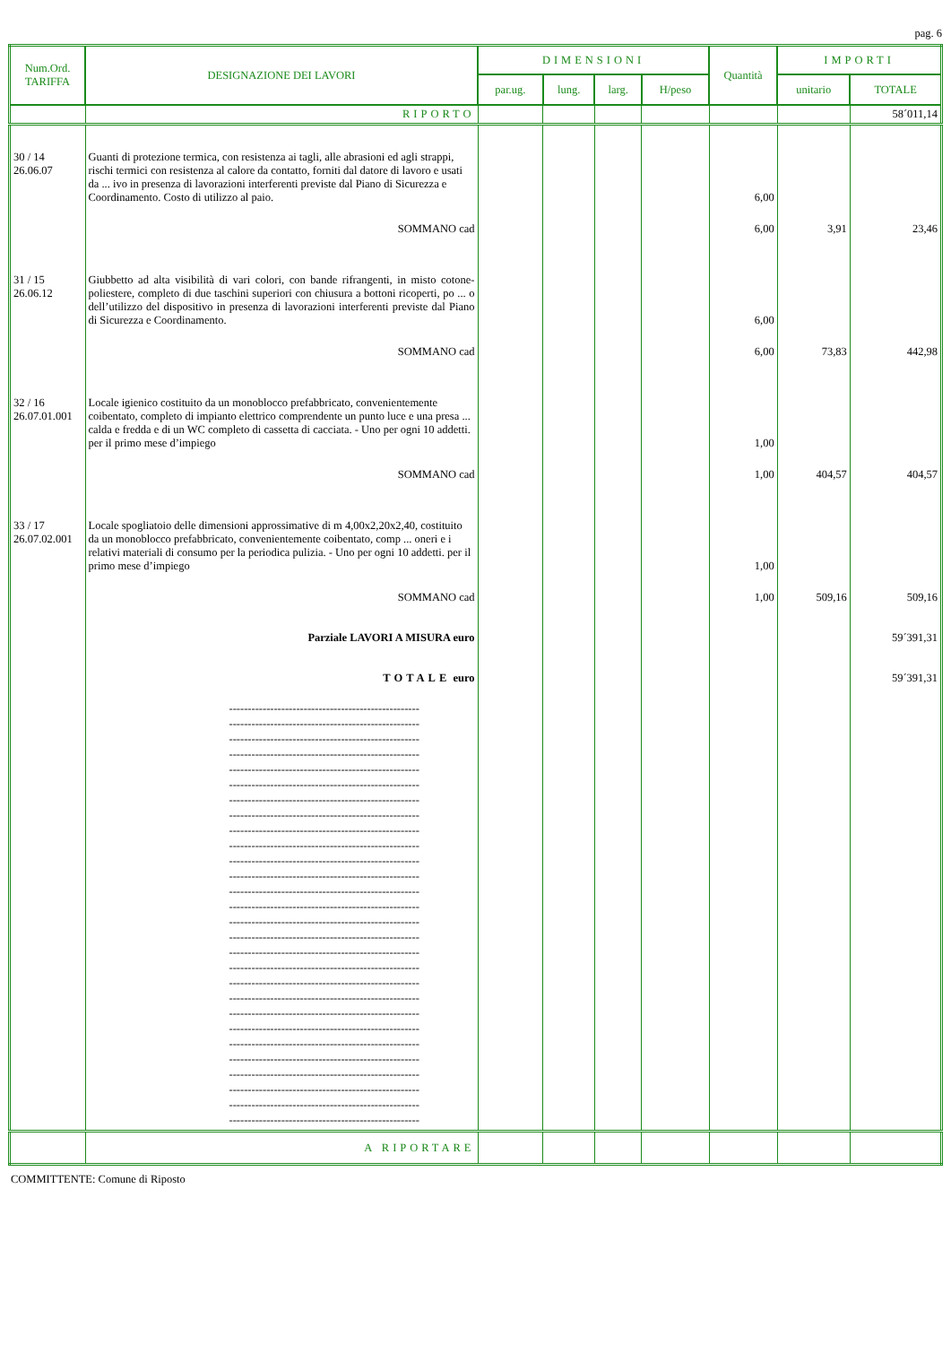pag. 6
| Num.Ord. TARIFFA | DESIGNAZIONE DEI LAVORI | DIMENSIONI | | | | Quantità | IMPORTI | |
| --- | --- | --- | --- | --- | --- | --- | --- | --- |
| | | par.ug. | lung. | larg. | H/peso | | unitario | TOTALE |
| | RIPORTO | | | | | | | 58´011,14 |
| 30 / 14 26.06.07 | Guanti di protezione termica, con resistenza ai tagli, alle abrasioni ed agli strappi, rischi termici con resistenza al calore da contatto, forniti dal datore di lavoro e usati da ... ivo in presenza di lavorazioni interferenti previste dal Piano di Sicurezza e Coordinamento. Costo di utilizzo al paio. | | | | | 6,00 | | |
| | SOMMANO cad | | | | | 6,00 | 3,91 | 23,46 |
| 31 / 15 26.06.12 | Giubbetto ad alta visibilità di vari colori, con bande rifrangenti, in misto cotone-poliestere, completo di due taschini superiori con chiusura a bottoni ricoperti, po ... o dell’utilizzo del dispositivo in presenza di lavorazioni interferenti previste dal Piano di Sicurezza e Coordinamento. | | | | | 6,00 | | |
| | SOMMANO cad | | | | | 6,00 | 73,83 | 442,98 |
| 32 / 16 26.07.01.001 | Locale igienico costituito da un monoblocco prefabbricato, convenientemente coibentato, completo di impianto elettrico comprendente un punto luce e una presa ... calda e fredda e di un WC completo di cassetta di cacciata. - Uno per ogni 10 addetti. per il primo mese d’impiego | | | | | 1,00 | | |
| | SOMMANO cad | | | | | 1,00 | 404,57 | 404,57 |
| 33 / 17 26.07.02.001 | Locale spogliatoio delle dimensioni approssimative di m 4,00x2,20x2,40, costituito da un monoblocco prefabbricato, convenientemente coibentato, comp ... oneri e i relativi materiali di consumo per la periodica pulizia. - Uno per ogni 10 addetti. per il primo mese d’impiego | | | | | 1,00 | | |
| | SOMMANO cad | | | | | 1,00 | 509,16 | 509,16 |
| | Parziale LAVORI A MISURA euro | | | | | | | 59´391,31 |
| | TOTALE euro | | | | | | | 59´391,31 |
| | --------------------------------------------------- --------------------------------------------------- --------------------------------------------------- --------------------------------------------------- --------------------------------------------------- --------------------------------------------------- --------------------------------------------------- --------------------------------------------------- --------------------------------------------------- --------------------------------------------------- --------------------------------------------------- --------------------------------------------------- --------------------------------------------------- --------------------------------------------------- --------------------------------------------------- --------------------------------------------------- --------------------------------------------------- --------------------------------------------------- --------------------------------------------------- --------------------------------------------------- --------------------------------------------------- --------------------------------------------------- --------------------------------------------------- --------------------------------------------------- --------------------------------------------------- --------------------------------------------------- --------------------------------------------------- --------------------------------------------------- | | | | | | | |
| | A RIPORTARE | | | | | | | |
COMMITTENTE: Comune di Riposto